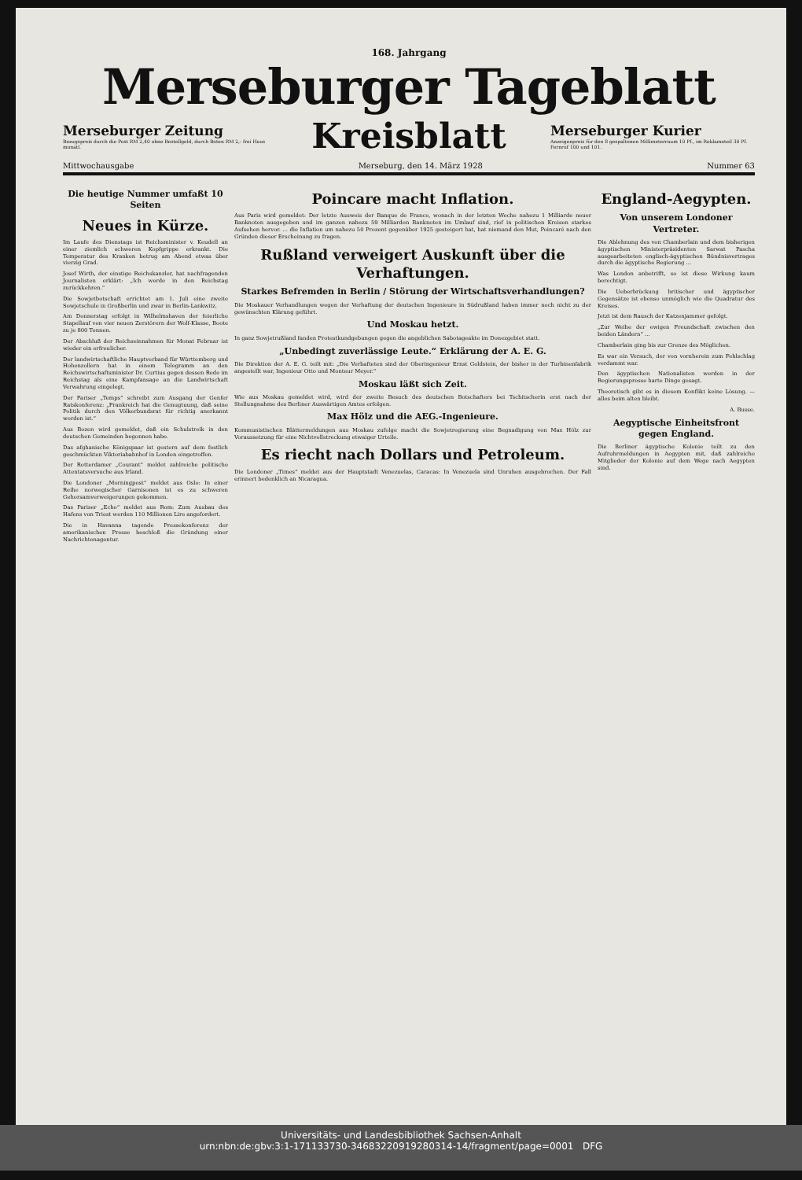168. Jahrgang
Merseburger Tageblatt
Merseburger Zeitung
Bezugspreis durch die Post RM 2,40 ohne Bestellgeld, durch Boten RM 2,- frei Haus monatl.
Kreisblatt
Merseburger Kurier
Anzeigenpreis für den 8 gespaltenen Millimeterraum 10 Pf., im Reklameteil 30 Pf. Fernruf 100 und 101.
Mittwochausgabe Merseburg, den 14. März 1928 Nummer 63
Die heutige Nummer umfaßt 10 Seiten
Neues in Kürze.
Im Laufe des Dienstags ist Reichsminister v. Keudell an einer ziemlich schweren Kopfgrippe erkrankt. Die Temperatur des Kranken betrug am Abend etwas über vierzig Grad.
Josef Wirth, der einstige Reichskanzler, hat nachfragenden Journalisten erklärt: „Ich werde in den Reichstag zurückkehren.“
Die Sowjetbotschaft errichtet am 1. Juli eine zweite Sowjetschule in Großberlin und zwar in Berlin-Lankwitz.
Am Donnerstag erfolgt in Wilhelmshaven der feierliche Stapellauf von vier neuen Zerstörern der Wolf-Klasse, Boote zu je 800 Tonnen.
Der Abschluß der Reichseinnahmen für Monat Februar ist wieder ein erfreulicher.
Der landwirtschaftliche Hauptverband für Württemberg und Hohenzollern hat in einem Telegramm an den Reichswirtschaftsminister Dr. Curtius gegen dessen Rede im Reichstag als eine Kampfansage an die Landwirtschaft Verwahrung eingelegt.
Der Pariser „Temps“ schreibt zum Ausgang der Genfer Ratskonferenz: „Frankreich hat die Genugtuung, daß seine Politik durch den Völkerbundsrat für richtig anerkannt worden ist.“
Aus Bozen wird gemeldet, daß ein Schulstreik in den deutschen Gemeinden begonnen habe.
Das afghanische Königspaar ist gestern auf dem festlich geschmückten Viktoriabahnhof in London eingetroffen.
Der Rotterdamer „Courant“ meldet zahlreiche politische Attentatsversuche aus Irland.
Die Londoner „Morningpost“ meldet aus Oslo: In einer Reihe norwegischer Garnisonen ist es zu schweren Gehorsamverweigerungen gekommen.
Das Pariser „Echo“ meldet aus Rom: Zum Ausbau des Hafens von Triest werden 110 Millionen Lire angefordert.
Die in Havanna tagende Pressekonferenz der amerikanischen Presse beschloß die Gründung einer Nachrichtenagentur.
Poincare macht Inflation.
Aus Paris wird gemeldet: Der letzte Ausweis der Banque de France, wonach in der letzten Woche nahezu 1 Milliarde neuer Banknoten ausgegeben und im ganzen nahezu 59 Milliarden Banknoten im Umlauf sind, rief in politischen Kreisen starkes Aufsehen hervor. ... die Inflation um nahezu 50 Prozent gegenüber 1925 gesteigert hat, hat niemand den Mut, Poincaré nach den Gründen dieser Erscheinung zu fragen.
Rußland verweigert Auskunft über die Verhaftungen.
Starkes Befremden in Berlin / Störung der Wirtschaftsverhandlungen?
Die Moskauer Verhandlungen wegen der Verhaftung der deutschen Ingenieure in Südrußland haben immer noch nicht zu der gewünschten Klärung geführt.
Und Moskau hetzt.
In ganz Sowjetrußland fanden Protestkundgebungen gegen die angeblichen Sabotageakte im Donezgebiet statt.
„Unbedingt zuverlässige Leute.“ Erklärung der A. E. G.
Die Direktion der A. E. G. teilt mit: „Die Verhafteten sind der Oberingenieur Ernst Goldstein, der bisher in der Turbinenfabrik angestellt war, Ingenieur Otto und Monteur Meyer.“
Moskau läßt sich Zeit.
Wie aus Moskau gemeldet wird, wird der zweite Besuch des deutschen Botschafters bei Tschitscherin erst nach der Stellungnahme des Berliner Auswärtigen Amtes erfolgen.
Max Hölz und die AEG.-Ingenieure.
Kommunistischen Blättermeldungen aus Moskau zufolge macht die Sowjetregierung eine Begnadigung von Max Hölz zur Voraussetzung für eine Nichtvollstreckung etwaiger Urteile.
Es riecht nach Dollars und Petroleum.
Die Londoner „Times“ meldet aus der Hauptstadt Venezuelas, Caracas: In Venezuela sind Unruhen ausgebrochen. Der Fall erinnert bedenklich an Nicaragua.
England-Aegypten.
Von unserem Londoner Vertreter.
Die Ablehnung des von Chamberlain und dem bisherigen ägyptischen Ministerpräsidenten Sarwat Pascha ausgearbeiteten englisch-ägyptischen Bündnisvertrages durch die ägyptische Regierung ...
Was London anbetrifft, so ist diese Wirkung kaum berechtigt.
Die Ueberbrückung britischer und ägyptischer Gegensätze ist ebenso unmöglich wie die Quadratur des Kreises.
Jetzt ist dem Rausch der Katzenjammer gefolgt.
„Zur Weihe der ewigen Freundschaft zwischen den beiden Ländern“ ...
Chamberlain ging bis zur Grenze des Möglichen.
Es war ein Versuch, der von vornherein zum Fehlschlag verdammt war.
Den ägyptischen Nationalisten werden in der Regierungspresse harte Dinge gesagt.
Theoretisch gibt es in diesem Konflikt keine Lösung. — alles beim alten bleibt.
A. Busse.
Aegyptische Einheitsfront gegen England.
Die Berliner ägyptische Kolonie teilt zu den Aufruhrmeldungen in Aegypten mit, daß zahlreiche Mitglieder der Kolonie auf dem Wege nach Aegypten sind.
Universitäts- und Landesbibliothek Sachsen-Anhalt
urn:nbn:de:gbv:3:1-171133730-34683220919280314-14/fragment/page=0001 DFG